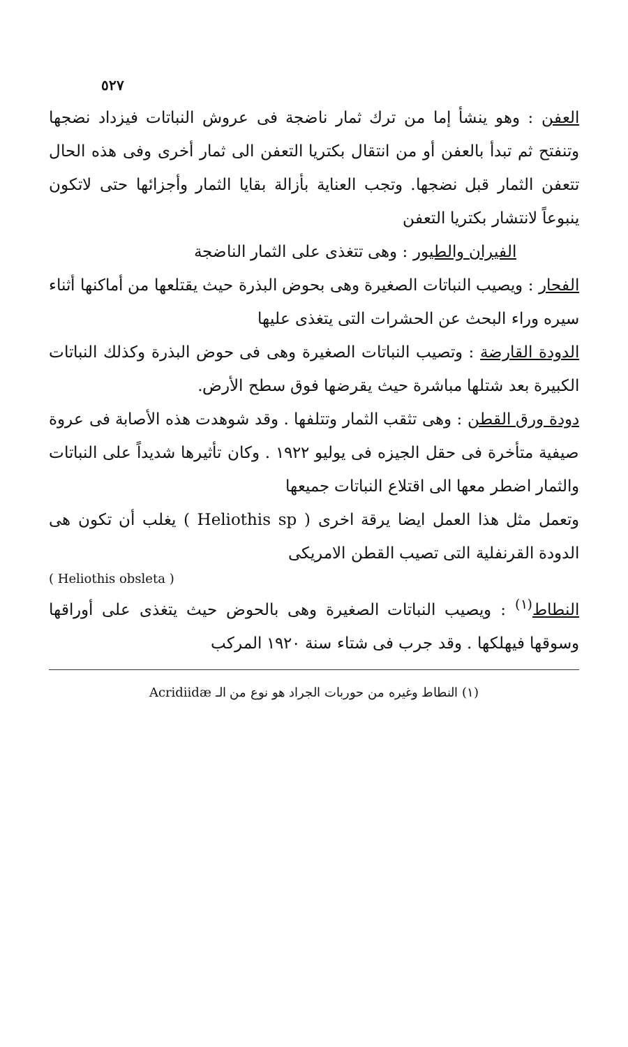٥٢٧
العفن : وهو ينشأ إما من ترك ثمار ناضجة فى عروش النباتات فيزداد نضجها وتنفتح ثم تبدأ بالعفن أو من انتقال بكتريا التعفن الى ثمار أخرى وفى هذه الحال تتعفن الثمار قبل نضجها. وتجب العناية بأزالة بقايا الثمار وأجزائها حتى لاتكون ينبوعاً لانتشار بكتريا التعفن
الفيران والطيور : وهى تتغذى على الثمار الناضجة
الفحار : ويصيب النباتات الصغيرة وهى بحوض البذرة حيث يقتلعها من أماكنها أثناء سيره وراء البحث عن الحشرات التى يتغذى عليها
الدودة القارضة : وتصيب النباتات الصغيرة وهى فى حوض البذرة وكذلك النباتات الكبيرة بعد شتلها مباشرة حيث يقرضها فوق سطح الأرض.
دودة ورق القطن : وهى تثقب الثمار وتتلفها . وقد شوهدت هذه الأصابة فى عروة صيفية متأخرة فى حقل الجيزه فى يوليو ١٩٢٢ . وكان تأثيرها شديداً على النباتات والثمار اضطر معها الى اقتلاع النباتات جميعها
وتعمل مثل هذا العمل ايضا يرقة اخرى ( Heliothis sp ) يغلب أن تكون هى الدودة القرنفلية التى تصيب القطن الامريكى
( Heliothis obsleta )
النطاط<sup>(١)</sup> : ويصيب النباتات الصغيرة وهى بالحوض حيث يتغذى على أوراقها وسوقها فيهلكها . وقد جرب فى شتاء سنة ١٩٢٠ المركب
(١) النطاط وغيره من حوربات الجراد هو نوع من الـ Acridiidæ